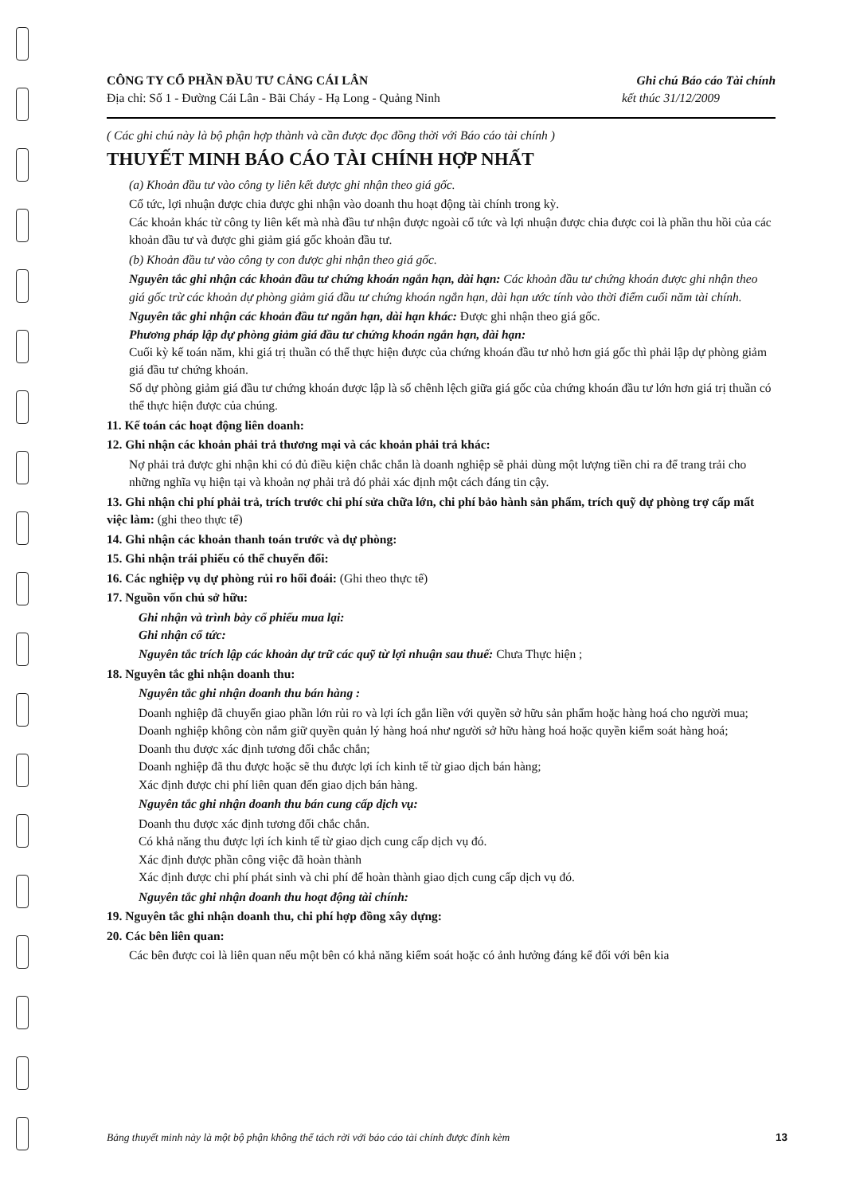CÔNG TY CỔ PHẦN ĐẦU TƯ CẢNG CÁI LÂN
Ghi chú Báo cáo Tài chính
Địa chỉ: Số 1 - Đường Cái Lân - Bãi Cháy - Hạ Long - Quảng Ninh
kết thúc 31/12/2009
( Các ghi chú này là bộ phận hợp thành và cần được đọc đồng thời với Báo cáo tài chính )
THUYẾT MINH BÁO CÁO TÀI CHÍNH HỢP NHẤT
(a) Khoản đầu tư vào công ty liên kết được ghi nhận theo giá gốc.
Cổ tức, lợi nhuận được chia được ghi nhận vào doanh thu hoạt động tài chính trong kỳ.
Các khoản khác từ công ty liên kết mà nhà đầu tư nhận được ngoài cổ tức và lợi nhuận được chia được coi là phần thu hồi của các khoản đầu tư và được ghi giảm giá gốc khoản đầu tư.
(b) Khoản đầu tư vào công ty con được ghi nhận theo giá gốc.
Nguyên tắc ghi nhận các khoản đầu tư chứng khoán ngắn hạn, dài hạn: Các khoản đầu tư chứng khoán được ghi nhận theo giá gốc trừ các khoản dự phòng giảm giá đầu tư chứng khoán ngắn hạn, dài hạn ước tính vào thời điểm cuối năm tài chính.
Nguyên tắc ghi nhận các khoản đầu tư ngắn hạn, dài hạn khác: Được ghi nhận theo giá gốc.
Phương pháp lập dự phòng giảm giá đầu tư chứng khoán ngắn hạn, dài hạn:
Cuối kỳ kế toán năm, khi giá trị thuần có thể thực hiện được của chứng khoán đầu tư nhỏ hơn giá gốc thì phải lập dự phòng giảm giá đầu tư chứng khoán.
Số dự phòng giảm giá đầu tư chứng khoán được lập là số chênh lệch giữa giá gốc của chứng khoán đầu tư lớn hơn giá trị thuần có thể thực hiện được của chúng.
11. Kế toán các hoạt động liên doanh:
12. Ghi nhận các khoản phải trả thương mại và các khoản phải trả khác:
Nợ phải trả được ghi nhận khi có đủ điều kiện chắc chắn là doanh nghiệp sẽ phải dùng một lượng tiền chi ra để trang trải cho những nghĩa vụ hiện tại và khoản nợ phải trả đó phải xác định một cách đáng tin cậy.
13. Ghi nhận chi phí phải trả, trích trước chi phí sửa chữa lớn, chi phí bảo hành sản phẩm, trích quỹ dự phòng trợ cấp mất việc làm: (ghi theo thực tế)
14. Ghi nhận các khoản thanh toán trước và dự phòng:
15. Ghi nhận trái phiếu có thể chuyển đổi:
16. Các nghiệp vụ dự phòng rủi ro hối đoái: (Ghi theo thực tế)
17. Nguồn vốn chủ sở hữu:
Ghi nhận và trình bày cổ phiếu mua lại:
Ghi nhận cổ tức:
Nguyên tắc trích lập các khoản dự trữ các quỹ từ lợi nhuận sau thuế: Chưa Thực hiện ;
18. Nguyên tắc ghi nhận doanh thu:
Nguyên tắc ghi nhận doanh thu bán hàng :
Doanh nghiệp đã chuyển giao phần lớn rủi ro và lợi ích gắn liền với quyền sở hữu sản phẩm hoặc hàng hoá cho người mua;
Doanh nghiệp không còn nắm giữ quyền quản lý hàng hoá như người sở hữu hàng hoá hoặc quyền kiểm soát hàng hoá;
Doanh thu được xác định tương đối chắc chắn;
Doanh nghiệp đã thu được hoặc sẽ thu được lợi ích kinh tế từ giao dịch bán hàng;
Xác định được chi phí liên quan đến giao dịch bán hàng.
Nguyên tắc ghi nhận doanh thu bán cung cấp dịch vụ:
Doanh thu được xác định tương đối chắc chắn.
Có khả năng thu được lợi ích kinh tế từ giao dịch cung cấp dịch vụ đó.
Xác định được phần công việc đã hoàn thành
Xác định được chi phí phát sinh và chi phí để hoàn thành giao dịch cung cấp dịch vụ đó.
Nguyên tắc ghi nhận doanh thu hoạt động tài chính:
19. Nguyên tắc ghi nhận doanh thu, chi phí hợp đồng xây dựng:
20. Các bên liên quan:
Các bên được coi là liên quan nếu một bên có khả năng kiểm soát hoặc có ảnh hưởng đáng kể đối với bên kia
Bảng thuyết minh này là một bộ phận không thể tách rời với báo cáo tài chính được đính kèm 13